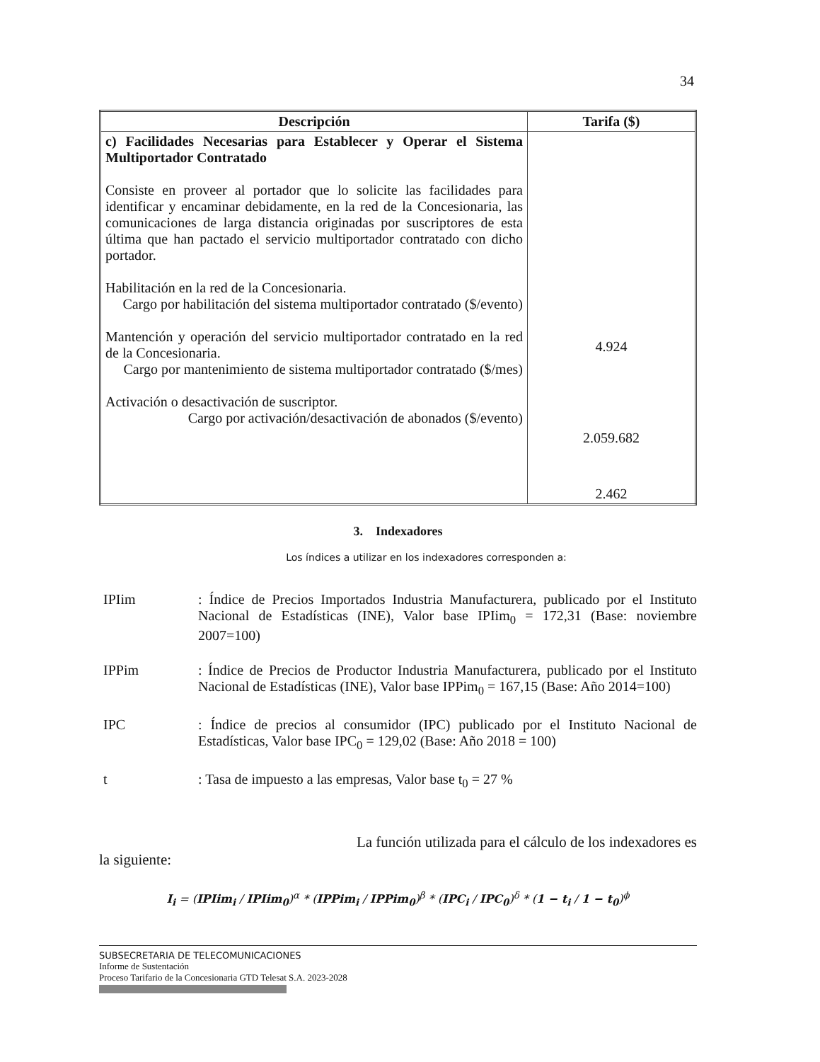34
| Descripción | Tarifa ($) |
| --- | --- |
| c) Facilidades Necesarias para Establecer y Operar el Sistema Multiportador Contratado Consiste en proveer al portador que lo solicite las facilidades para identificar y encaminar debidamente, en la red de la Concesionaria, las comunicaciones de larga distancia originadas por suscriptores de esta última que han pactado el servicio multiportador contratado con dicho portador. Habilitación en la red de la Concesionaria. Cargo por habilitación del sistema multiportador contratado ($/evento) Mantención y operación del servicio multiportador contratado en la red de la Concesionaria. Cargo por mantenimiento de sistema multiportador contratado ($/mes) Activación o desactivación de suscriptor. Cargo por activación/desactivación de abonados ($/evento) | 4.924 2.059.682 2.462 |
3. Indexadores
Los índices a utilizar en los indexadores corresponden a:
IPIim : Índice de Precios Importados Industria Manufacturera, publicado por el Instituto Nacional de Estadísticas (INE), Valor base IPIim<sub>0</sub> = 172,31 (Base: noviembre 2007=100)
IPPim : Índice de Precios de Productor Industria Manufacturera, publicado por el Instituto Nacional de Estadísticas (INE), Valor base IPPim<sub>0</sub> = 167,15 (Base: Año 2014=100)
IPC : Índice de precios al consumidor (IPC) publicado por el Instituto Nacional de Estadísticas, Valor base IPC<sub>0</sub> = 129,02 (Base: Año 2018 = 100)
t : Tasa de impuesto a las empresas, Valor base t<sub>0</sub> = 27 %
La función utilizada para el cálculo de los indexadores es
la siguiente:
I<sub>i</sub> = (IPIim<sub>i</sub> / IPIim<sub>0</sub>)<sup>α</sup> * (IPPim<sub>i</sub> / IPPim<sub>0</sub>)<sup>β</sup> * (IPC<sub>i</sub> / IPC<sub>0</sub>)<sup>δ</sup> * (1 − t<sub>i</sub> / 1 − t<sub>0</sub>)<sup>ϕ</sup>
SUBSECRETARIA DE TELECOMUNICACIONES
Informe de Sustentación
Proceso Tarifario de la Concesionaria GTD Telesat S.A. 2023-2028